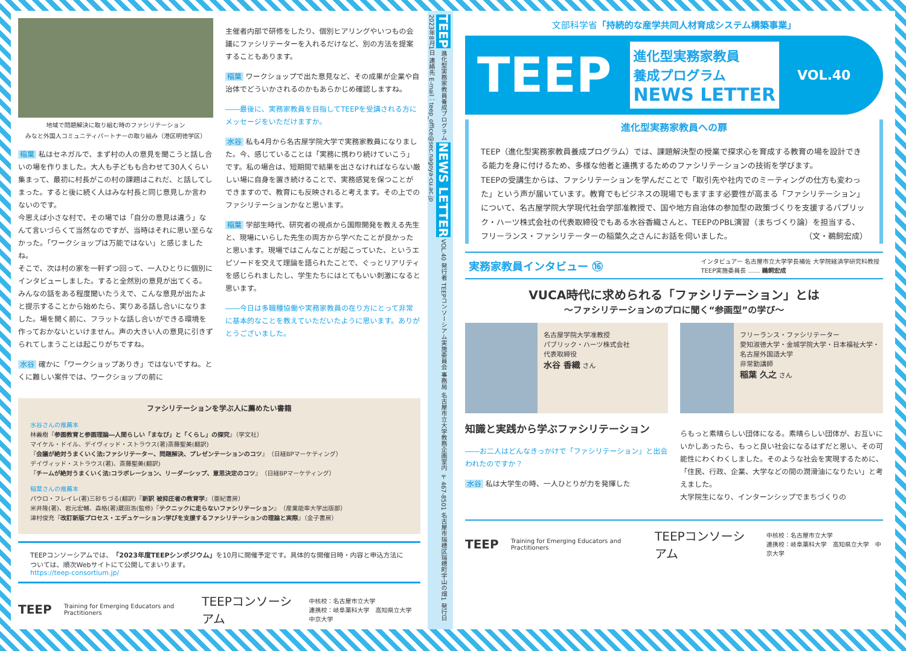地域で問題解決に取り組む時のファシリテーション
みなと外国人コミュニティパートナーの取り組み（港区明徳学区）
稲葉 私はセネガルで、まず村の人の意見を聞こうと話し合いの場を作りました。大人も子どもも合わせて30人くらい集まって、最初に村長がこの村の課題はこれだ、と話してしまった。すると後に続く人はみな村長と同じ意見しか言わないのです。
今思えば小さな村で、その場では「自分の意見は違う」なんて言いづらくて当然なのですが、当時はそれに思い至らなかった。「ワークショップは万能ではない」と感じましたね。
そこで、次は村の家を一軒ずつ回って、一人ひとりに個別にインタビューしました。すると全然別の意見が出てくる。みんなの話をある程度聞いたうえで、こんな意見が出たよと提示することから始めたら、実りある話し合いになりました。場を開く前に、フラットな話し合いができる環境を作っておかないといけません。声の大きい人の意見に引きずられてしまうことは起こりがちですね。
水谷 確かに「ワークショップありき」ではないですね。とくに難しい案件では、ワークショップの前に
主催者内部で研修をしたり、個別ヒアリングやいつもの会議にファシリテーターを入れるだけなど、別の方法を提案することもあります。
稲葉 ワークショップで出た意見など、その成果が企業や自治体でどういかされるのかもあらかじめ確認しますね。
――最後に、実務家教員を目指してTEEPを受講される方にメッセージをいただけますか。
水谷 私も4月から名古屋学院大学で実務家教員になりました。今、感じていることは「実務に携わり続けていこう」です。私の場合は、短期間で結果を出さなければならない厳しい場に自身を置き続けることで、実務感覚を保つことができますので、教育にも反映されると考えます。その上でのファシリテーションかなと思います。
稲葉 学部生時代、研究者の視点から国際開発を教える先生と、現場にいらした先生の両方から学べたことが良かったと思います。現場ではこんなことが起こっていた、というエピソードを交えて理論を語られたことで、ぐっとリアリティを感じられましたし、学生たちにはとてもいい刺激になると思います。
――今日は多職種協働や実務家教員の在り方にとって非常に基本的なことを教えていただいたように思います。ありがとうございました。
ファシリテーションを学ぶ人に薦めたい書籍
水谷さんの推薦本
林義樹『参画教育と参画理論―人間らしい「まなび」と「くらし」の探究』（学文社）
マイケル・ドイル、デイヴィッド・ストラウス(著)斎藤聖美(翻訳)
『会議が絶対うまくいく法:ファシリテーター、問題解決、プレゼンテーションのコツ』（日経BPマーケティング）
デイヴィッド・ストラウス(著)、斎藤聖美(翻訳)
『チームが絶対うまくいく法:コラボレーション、リーダーシップ、意思決定のコツ』（日経BPマーケティング）
稲葉さんの推薦本
パウロ・フレイレ(著)三砂ちづる(翻訳)『新訳 被抑圧者の教育学』（亜紀書房）
米井隆(著)、岩元宏輔、森格(著)蔵田浩(監修)『テクニックに走らないファシリテーション』（産業能率大学出版部）
津村俊充『改訂新版プロセス・エデュケーション:学びを支援するファシリテーションの理論と実際』（金子書房）
TEEPコンソーシアムでは、「2023年度TEEPシンポジウム」を10月に開催予定です。具体的な開催日時・内容と申込方法については、順次Webサイトにて公開してまいります。
https://teep-consortium.jp/
TEEP Training for Emerging Educators and Practitioners TEEPコンソーシアム 中核校：名古屋市立大学
連携校：岐阜薬科大学　高知県立大学　中京大学
TEEP 進化型実務家教員養成プログラム NEWS LETTER VOL.40 発行者 TEEPコンソーシアム実施委員会 事務局 名古屋市立大学教務企画室内 〒467-8501 名古屋市瑞穂区瑞穂町字山の畑1 発行日 2023年8月1日 連絡先 E-mail：teep_office@sec.nagoya-cu.ac.jp
文部科学省「持続的な産学共同人材育成システム構築事業」
TEEP
進化型実務家教員
養成プログラム
NEWS LETTER
VOL.40
進化型実務家教員への扉
TEEP（進化型実務家教員養成プログラム）では、課題解決型の授業で探求心を育成する教育の場を設計できる能力を身に付けるため、多様な他者と連携するためのファシリテーションの技術を学びます。
TEEPの受講生からは、ファシリテーションを学んだことで「取引先や社内でのミーティングの仕方も変わった」という声が届いています。教育でもビジネスの現場でもますます必要性が高まる「ファシリテーション」について、名古屋学院大学現代社会学部准教授で、国や地方自治体の参加型の政策づくりを支援するパブリック・ハーツ株式会社の代表取締役でもある水谷香織さんと、TEEPのPBL演習（まちづくり論）を担当する、フリーランス・ファシリテーターの稲葉久之さんにお話を伺いました。 （文・鵜飼宏成）
実務家教員インタビュー ⑯ インタビュアー 名古屋市立大学学長補佐 大学院経済学研究科教授
TEEP実施委員長 …… 鵜飼宏成
VUCA時代に求められる「ファシリテーション」とは
～ファシリテーションのプロに聞く“参画型”の学び～
名古屋学院大学准教授
パブリック・ハーツ株式会社
代表取締役
水谷 香織 さん
フリーランス・ファシリテーター
愛知淑徳大学・金城学院大学・日本福祉大学・名古屋外国語大学
非常勤講師
稲葉 久之 さん
知識と実践から学ぶファシリテーション
――お二人はどんなきっかけで「ファシリテーション」と出会われたのですか？
水谷 私は大学生の時、一人ひとりが力を発揮した
らもっと素晴らしい団体になる。素晴らしい団体が、お互いにいかしあったら、もっと良い社会になるはずだと思い、その可能性にわくわくしました。そのような社会を実現するために、「住民、行政、企業、大学などの間の潤滑油になりたい」と考えました。
大学院生になり、インターンシップでまちづくりの
TEEP Training for Emerging Educators and Practitioners TEEPコンソーシアム 中核校：名古屋市立大学
連携校：岐阜薬科大学　高知県立大学　中京大学